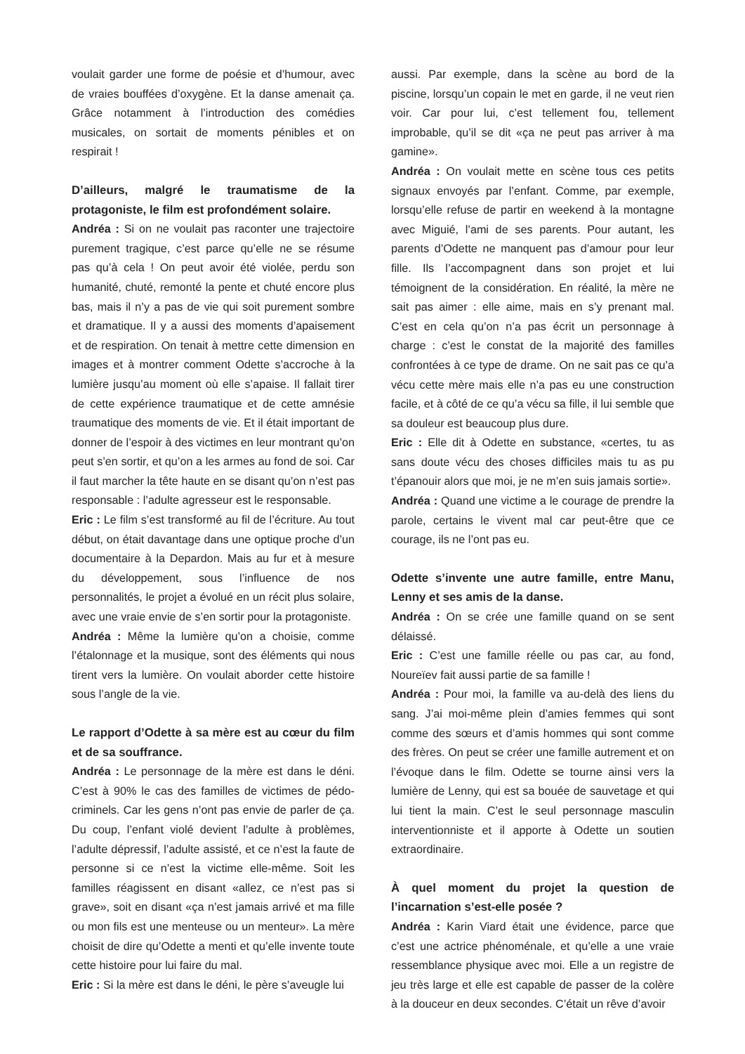voulait garder une forme de poésie et d’humour, avec de vraies bouffées d’oxygène. Et la danse amenait ça. Grâce notamment à l’introduction des comédies musicales, on sortait de moments pénibles et on respirait !
D’ailleurs, malgré le traumatisme de la protagoniste, le film est profondément solaire.
Andréa : Si on ne voulait pas raconter une trajectoire purement tragique, c’est parce qu’elle ne se résume pas qu’à cela ! On peut avoir été violée, perdu son humanité, chuté, remonté la pente et chuté encore plus bas, mais il n’y a pas de vie qui soit purement sombre et dramatique. Il y a aussi des moments d’apaisement et de respiration. On tenait à mettre cette dimension en images et à montrer comment Odette s’accroche à la lumière jusqu’au moment où elle s’apaise. Il fallait tirer de cette expérience traumatique et de cette amnésie traumatique des moments de vie. Et il était important de donner de l’espoir à des victimes en leur montrant qu’on peut s’en sortir, et qu’on a les armes au fond de soi. Car il faut marcher la tête haute en se disant qu’on n’est pas responsable : l’adulte agresseur est le responsable.
Eric : Le film s’est transformé au fil de l’écriture. Au tout début, on était davantage dans une optique proche d’un documentaire à la Depardon. Mais au fur et à mesure du développement, sous l’influence de nos personnalités, le projet a évolué en un récit plus solaire, avec une vraie envie de s’en sortir pour la protagoniste.
Andréa : Même la lumière qu’on a choisie, comme l’étalonnage et la musique, sont des éléments qui nous tirent vers la lumière. On voulait aborder cette histoire sous l’angle de la vie.
Le rapport d’Odette à sa mère est au cœur du film et de sa souffrance.
Andréa : Le personnage de la mère est dans le déni. C’est à 90% le cas des familles de victimes de pédo-criminels. Car les gens n’ont pas envie de parler de ça. Du coup, l’enfant violé devient l’adulte à problèmes, l’adulte dépressif, l’adulte assisté, et ce n’est la faute de personne si ce n’est la victime elle-même. Soit les familles réagissent en disant «allez, ce n’est pas si grave», soit en disant «ça n’est jamais arrivé et ma fille ou mon fils est une menteuse ou un menteur». La mère choisit de dire qu’Odette a menti et qu’elle invente toute cette histoire pour lui faire du mal.
Eric : Si la mère est dans le déni, le père s’aveugle lui
aussi. Par exemple, dans la scène au bord de la piscine, lorsqu’un copain le met en garde, il ne veut rien voir. Car pour lui, c’est tellement fou, tellement improbable, qu’il se dit «ça ne peut pas arriver à ma gamine».
Andréa : On voulait mette en scène tous ces petits signaux envoyés par l’enfant. Comme, par exemple, lorsqu’elle refuse de partir en weekend à la montagne avec Miguié, l’ami de ses parents. Pour autant, les parents d’Odette ne manquent pas d’amour pour leur fille. Ils l’accompagnent dans son projet et lui témoignent de la considération. En réalité, la mère ne sait pas aimer : elle aime, mais en s’y prenant mal. C’est en cela qu’on n’a pas écrit un personnage à charge : c’est le constat de la majorité des familles confrontées à ce type de drame. On ne sait pas ce qu’a vécu cette mère mais elle n’a pas eu une construction facile, et à côté de ce qu’a vécu sa fille, il lui semble que sa douleur est beaucoup plus dure.
Eric : Elle dit à Odette en substance, «certes, tu as sans doute vécu des choses difficiles mais tu as pu t’épanouir alors que moi, je ne m’en suis jamais sortie».
Andréa : Quand une victime a le courage de prendre la parole, certains le vivent mal car peut-être que ce courage, ils ne l’ont pas eu.
Odette s’invente une autre famille, entre Manu, Lenny et ses amis de la danse.
Andréa : On se crée une famille quand on se sent délaissé.
Eric : C’est une famille réelle ou pas car, au fond, Noureïev fait aussi partie de sa famille !
Andréa : Pour moi, la famille va au-delà des liens du sang. J’ai moi-même plein d’amies femmes qui sont comme des sœurs et d’amis hommes qui sont comme des frères. On peut se créer une famille autrement et on l’évoque dans le film. Odette se tourne ainsi vers la lumière de Lenny, qui est sa bouée de sauvetage et qui lui tient la main. C’est le seul personnage masculin interventionniste et il apporte à Odette un soutien extraordinaire.
À quel moment du projet la question de l’incarnation s’est-elle posée ?
Andréa : Karin Viard était une évidence, parce que c’est une actrice phénoménale, et qu’elle a une vraie ressemblance physique avec moi. Elle a un registre de jeu très large et elle est capable de passer de la colère à la douceur en deux secondes. C’était un rêve d’avoir